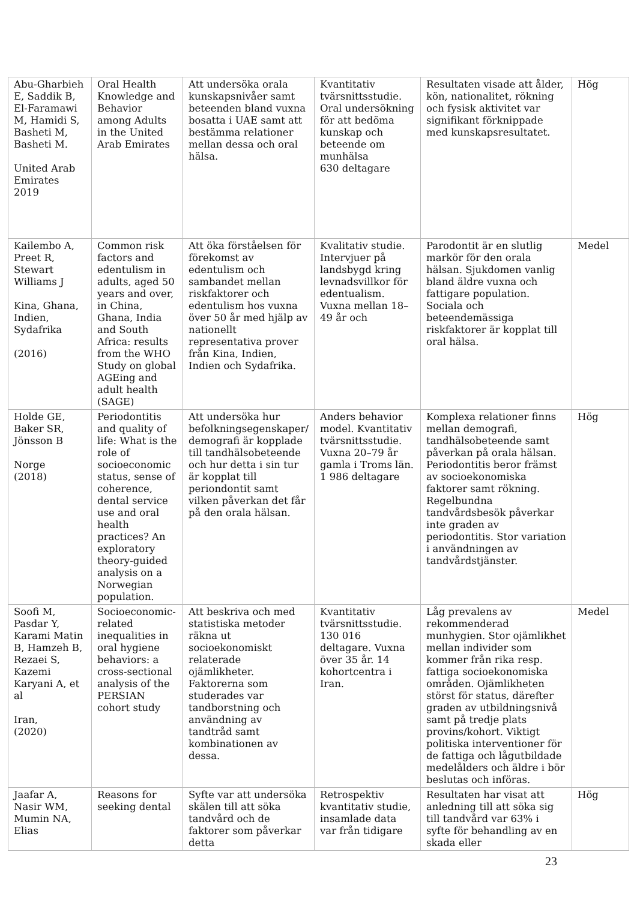| Abu-Gharbieh E, Saddik B, El-Faramawi M, Hamidi S, Basheti M, Basheti M. United Arab Emirates 2019 | Oral Health Knowledge and Behavior among Adults in the United Arab Emirates | Att undersöka orala kunskapsnivåer samt beteenden bland vuxna bosatta i UAE samt att bestämma relationer mellan dessa och oral hälsa. | Kvantitativ tvärsnittsstudie. Oral undersökning för att bedöma kunskap och beteende om munhälsa 630 deltagare | Resultaten visade att ålder, kön, nationalitet, rökning och fysisk aktivitet var signifikant förknippade med kunskapsresultatet. | Hög |
| Kailembo A, Preet R, Stewart Williams J Kina, Ghana, Indien, Sydafrika (2016) | Common risk factors and edentulism in adults, aged 50 years and over, in China, Ghana, India and South Africa: results from the WHO Study on global AGEing and adult health (SAGE) | Att öka förståelsen för förekomst av edentulism och sambandet mellan riskfaktorer och edentulism hos vuxna över 50 år med hjälp av nationellt representativa prover från Kina, Indien, Indien och Sydafrika. | Kvalitativ studie. Intervjuer på landsbygd kring levnadsvillkor för edentualism. Vuxna mellan 18–49 år och | Parodontit är en slutlig markör för den orala hälsan. Sjukdomen vanlig bland äldre vuxna och fattigare population. Sociala och beteendemässiga riskfaktorer är kopplat till oral hälsa. | Medel |
| Holde GE, Baker SR, Jönsson B Norge (2018) | Periodontitis and quality of life: What is the role of socioeconomic status, sense of coherence, dental service use and oral health practices? An exploratory theory-guided analysis on a Norwegian population. | Att undersöka hur befolkningsegenskaper/ demografi är kopplade till tandhälsobeteende och hur detta i sin tur är kopplat till periondontit samt vilken påverkan det får på den orala hälsan. | Anders behavior model. Kvantitativ tvärsnittsstudie. Vuxna 20–79 år gamla i Troms län. 1 986 deltagare | Komplexa relationer finns mellan demografi, tandhälsobeteende samt påverkan på orala hälsan. Periodontitis beror främst av socioekonomiska faktorer samt rökning. Regelbundna tandvårdsbesök påverkar inte graden av periodontitis. Stor variation i användningen av tandvårdstjänster. | Hög |
| Soofi M, Pasdar Y, Karami Matin B, Hamzeh B, Rezaei S, Kazemi Karyani A, et al Iran, (2020) | Socioeconomic-related inequalities in oral hygiene behaviors: a cross-sectional analysis of the PERSIAN cohort study | Att beskriva och med statistiska metoder räkna ut socioekonomiskt relaterade ojämlikheter. Faktorerna som studerades var tandborstning och användning av tandtråd samt kombinationen av dessa. | Kvantitativ tvärsnittsstudie. 130 016 deltagare. Vuxna över 35 år. 14 kohortcentra i Iran. | Låg prevalens av rekommenderad munhygien. Stor ojämlikhet mellan individer som kommer från rika resp. fattiga socioekonomiska områden. Ojämlikheten störst för status, därefter graden av utbildningsnivå samt på tredje plats provins/kohort. Viktigt politiska interventioner för de fattiga och lågutbildade medelålders och äldre i bör beslutas och införas. | Medel |
| Jaafar A, Nasir WM, Mumin NA, Elias | Reasons for seeking dental | Syfte var att undersöka skälen till att söka tandvård och de faktorer som påverkar detta | Retrospektiv kvantitativ studie, insamlade data var från tidigare | Resultaten har visat att anledning till att söka sig till tandvård var 63% i syfte för behandling av en skada eller | Hög |
23